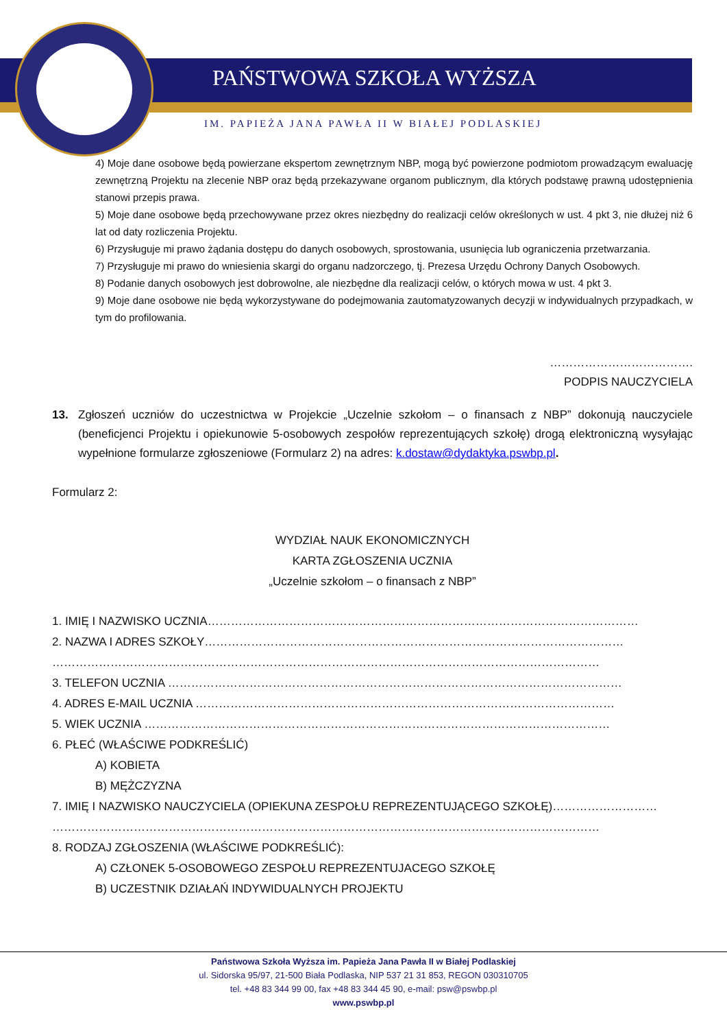PAŃSTWOWA SZKOŁA WYŻSZA
IM. PAPIEŻA JANA PAWŁA II W BIAŁEJ PODLASKIEJ
4) Moje dane osobowe będą powierzane ekspertom zewnętrznym NBP, mogą być powierzone podmiotom prowadzącym ewaluację zewnętrzną Projektu na zlecenie NBP oraz będą przekazywane organom publicznym, dla których podstawę prawną udostępnienia stanowi przepis prawa.
5) Moje dane osobowe będą przechowywane przez okres niezbędny do realizacji celów określonych w ust. 4 pkt 3, nie dłużej niż 6 lat od daty rozliczenia Projektu.
6) Przysługuje mi prawo żądania dostępu do danych osobowych, sprostowania, usunięcia lub ograniczenia przetwarzania.
7) Przysługuje mi prawo do wniesienia skargi do organu nadzorczego, tj. Prezesa Urzędu Ochrony Danych Osobowych.
8) Podanie danych osobowych jest dobrowolne, ale niezbędne dla realizacji celów, o których mowa w ust. 4 pkt 3.
9) Moje dane osobowe nie będą wykorzystywane do podejmowania zautomatyzowanych decyzji w indywidualnych przypadkach, w tym do profilowania.
……………………………….
PODPIS NAUCZYCIELA
13. Zgłoszeń uczniów do uczestnictwa w Projekcie „Uczelnie szkołom – o finansach z NBP” dokonują nauczyciele (beneficjenci Projektu i opiekunowie 5-osobowych zespołów reprezentujących szkołę) drogą elektroniczną wysyłając wypełnione formularze zgłoszeniowe (Formularz 2) na adres: k.dostaw@dydaktyka.pswbp.pl.
Formularz 2:
WYDZIAŁ NAUK EKONOMICZNYCH
KARTA ZGŁOSZENIA UCZNIA
„Uczelnie szkołom – o finansach z NBP”
1. IMIĘ I NAZWISKO UCZNIA…………………………………………………………………………………………………
2. NAZWA I ADRES SZKOŁY………………………………………………………………………………………………
……………………………………………………………………………………………………………………………
3. TELEFON UCZNIA ………………………………………………………………………………………………………
4. ADRES E-MAIL UCZNIA ………………………………………………………………………………………………
5. WIEK UCZNIA …………………………………………………………………………………………………………
6. PŁEĆ (WŁAŚCIWE PODKREŚLIĆ)
A) KOBIETA
B) MĘŻCZYZNA
7. IMIĘ I NAZWISKO NAUCZYCIELA (OPIEKUNA ZESPOŁU REPREZENTUJĄCEGO SZKOŁĘ)………………………
……………………………………………………………………………………………………………………………
8. RODZAJ ZGŁOSZENIA (WŁAŚCIWE PODKREŚLIĆ):
A) CZŁONEK 5-OSOBOWEGO ZESPOŁU REPREZENTUJACEGO SZKOŁĘ
B) UCZESTNIK DZIAŁAŃ INDYWIDUALNYCH PROJEKTU
Państwowa Szkoła Wyższa im. Papieża Jana Pawła II w Białej Podlaskiej
ul. Sidorska 95/97, 21-500 Biała Podlaska, NIP 537 21 31 853, REGON 030310705
tel. +48 83 344 99 00, fax +48 83 344 45 90, e-mail: psw@pswbp.pl
www.pswbp.pl